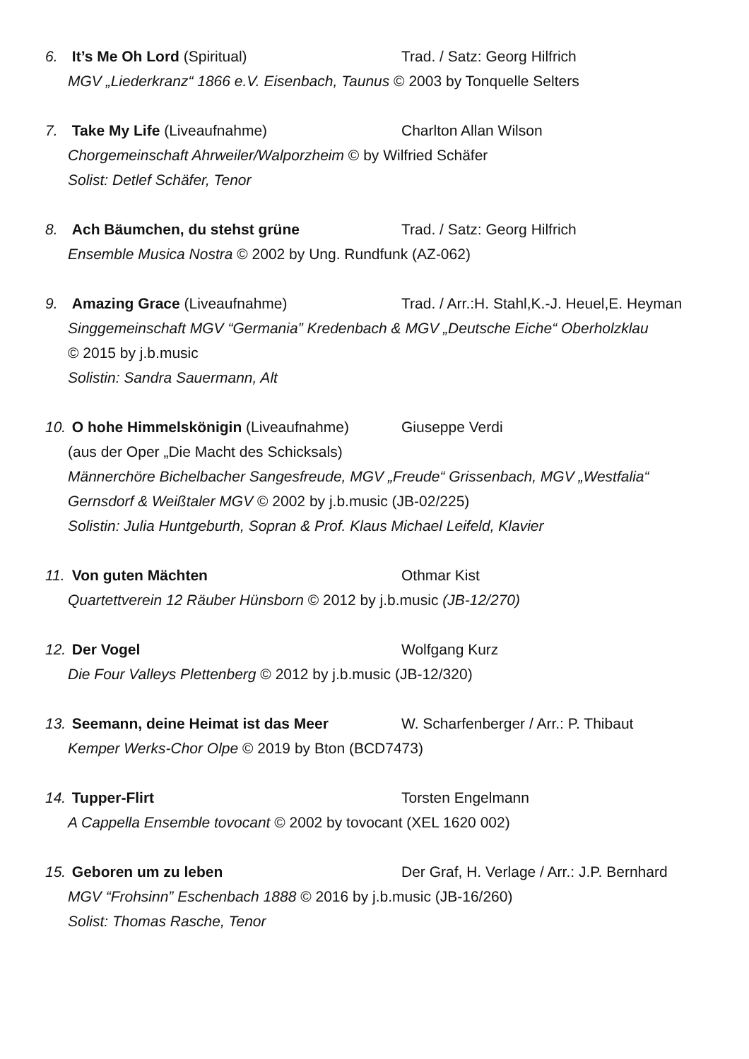6. It’s Me Oh Lord (Spiritual) Trad. / Satz: Georg Hilfrich
MGV „Liederkranz“ 1866 e.V. Eisenbach, Taunus © 2003 by Tonquelle Selters
7. Take My Life (Liveaufnahme) Charlton Allan Wilson
Chorgemeinschaft Ahrweiler/Walporzheim © by Wilfried Schäfer
Solist: Detlef Schäfer, Tenor
8. Ach Bäumchen, du stehst grüne Trad. / Satz: Georg Hilfrich
Ensemble Musica Nostra © 2002 by Ung. Rundfunk (AZ-062)
9. Amazing Grace (Liveaufnahme) Trad. / Arr.:H. Stahl,K.-J. Heuel,E. Heyman
Singgemeinschaft MGV “Germania” Kredenbach & MGV „Deutsche Eiche“ Oberholzklau
© 2015 by j.b.music
Solistin: Sandra Sauermann, Alt
10. O hohe Himmelskönigin (Liveaufnahme) Giuseppe Verdi
(aus der Oper „Die Macht des Schicksals)
Männerchöre Bichelbacher Sangesfreude, MGV „Freude“ Grissenbach, MGV „Westfalia“
Gernsdorf & Weißtaler MGV © 2002 by j.b.music (JB-02/225)
Solistin: Julia Huntgeburth, Sopran & Prof. Klaus Michael Leifeld, Klavier
11. Von guten Mächten Othmar Kist
Quartettverein 12 Räuber Hünsborn © 2012 by j.b.music (JB-12/270)
12. Der Vogel Wolfgang Kurz
Die Four Valleys Plettenberg © 2012 by j.b.music (JB-12/320)
13. Seemann, deine Heimat ist das Meer W. Scharfenberger / Arr.: P. Thibaut
Kemper Werks-Chor Olpe © 2019 by Bton (BCD7473)
14. Tupper-Flirt Torsten Engelmann
A Cappella Ensemble tovocant © 2002 by tovocant (XEL 1620 002)
15. Geboren um zu leben Der Graf, H. Verlage / Arr.: J.P. Bernhard
MGV “Frohsinn” Eschenbach 1888 © 2016 by j.b.music (JB-16/260)
Solist: Thomas Rasche, Tenor